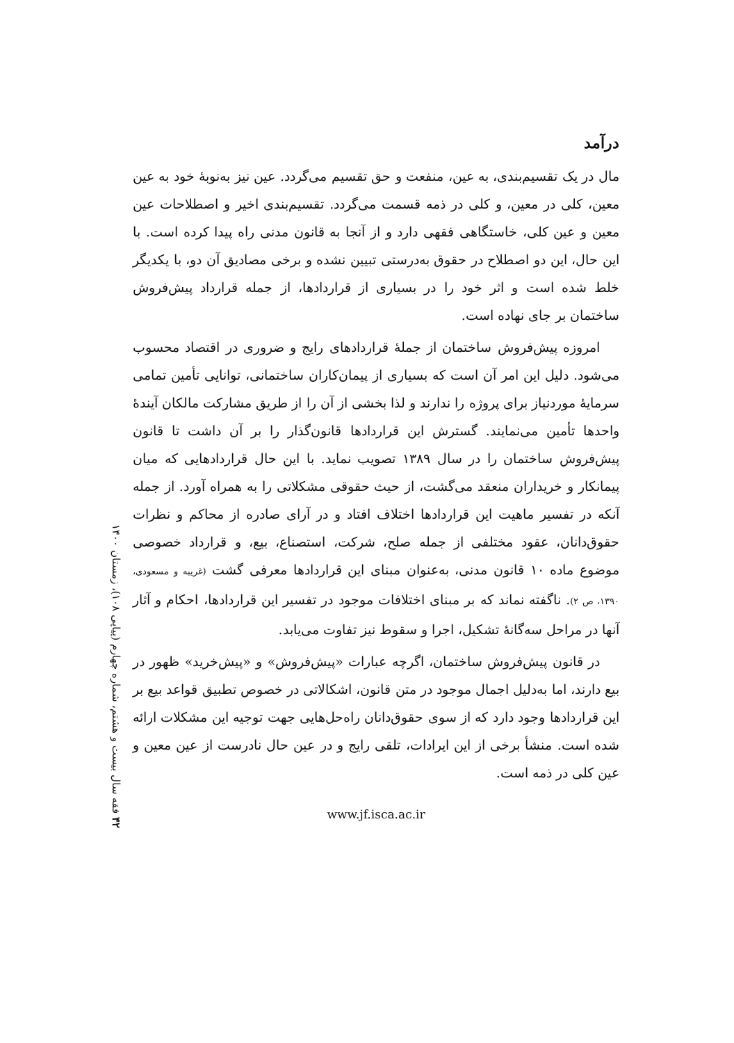درآمد
مال در یک تقسیم‌بندی، به عین، منفعت و حق تقسیم می‌گردد. عین نیز به‌نوبهٔ خود به عین معین، کلی در معین، و کلی در ذمه قسمت می‌گردد. تقسیم‌بندی اخیر و اصطلاحات عین معین و عین کلی، خاستگاهی فقهی دارد و از آنجا به قانون مدنی راه پیدا کرده است. با این حال، این دو اصطلاح در حقوق به‌درستی تبیین نشده و برخی مصادیق آن دو، با یکدیگر خلط شده است و اثر خود را در بسیاری از قراردادها، از جمله قرارداد پیش‌فروش ساختمان بر جای نهاده است.
امروزه پیش‌فروش ساختمان از جملهٔ قراردادهای رایج و ضروری در اقتصاد محسوب می‌شود. دلیل این امر آن است که بسیاری از پیمان‌کاران ساختمانی، توانایی تأمین تمامی سرمایهٔ موردنیاز برای پروژه را ندارند و لذا بخشی از آن را از طریق مشارکت مالکان آیندهٔ واحدها تأمین می‌نمایند. گسترش این قراردادها قانون‌گذار را بر آن داشت تا قانون پیش‌فروش ساختمان را در سال ۱۳۸۹ تصویب نماید. با این حال قراردادهایی که میان پیمانکار و خریداران منعقد می‌گشت، از حیث حقوقی مشکلاتی را به همراه آورد. از جمله آنکه در تفسیر ماهیت این قراردادها اختلاف افتاد و در آرای صادره از محاکم و نظرات حقوق‌دانان، عقود مختلفی از جمله صلح، شرکت، استصناع، بیع، و قرارداد خصوصی موضوع ماده ۱۰ قانون مدنی، به‌عنوان مبنای این قراردادها معرفی گشت (غریبه و مسعودی، ۱۳۹۰، ص ۲). ناگفته نماند که بر مبنای اختلافات موجود در تفسیر این قراردادها، احکام و آثار آنها در مراحل سه‌گانهٔ تشکیل، اجرا و سقوط نیز تفاوت می‌یابد.
در قانون پیش‌فروش ساختمان، اگرچه عبارات «پیش‌فروش» و «پیش‌خرید» ظهور در بیع دارند، اما به‌دلیل اجمال موجود در متن قانون، اشکالاتی در خصوص تطبیق قواعد بیع بر این قراردادها وجود دارد که از سوی حقوق‌دانان راه‌حل‌هایی جهت توجیه این مشکلات ارائه شده است. منشأ برخی از این ایرادات، تلقی رایج و در عین حال نادرست از عین معین و عین کلی در ذمه است.
www.jf.isca.ac.ir
۴۲ فقه سال بیست و هشتم، شماره چهارم (پیاپی ۱۰۸)، زمستان ۱۴۰۰